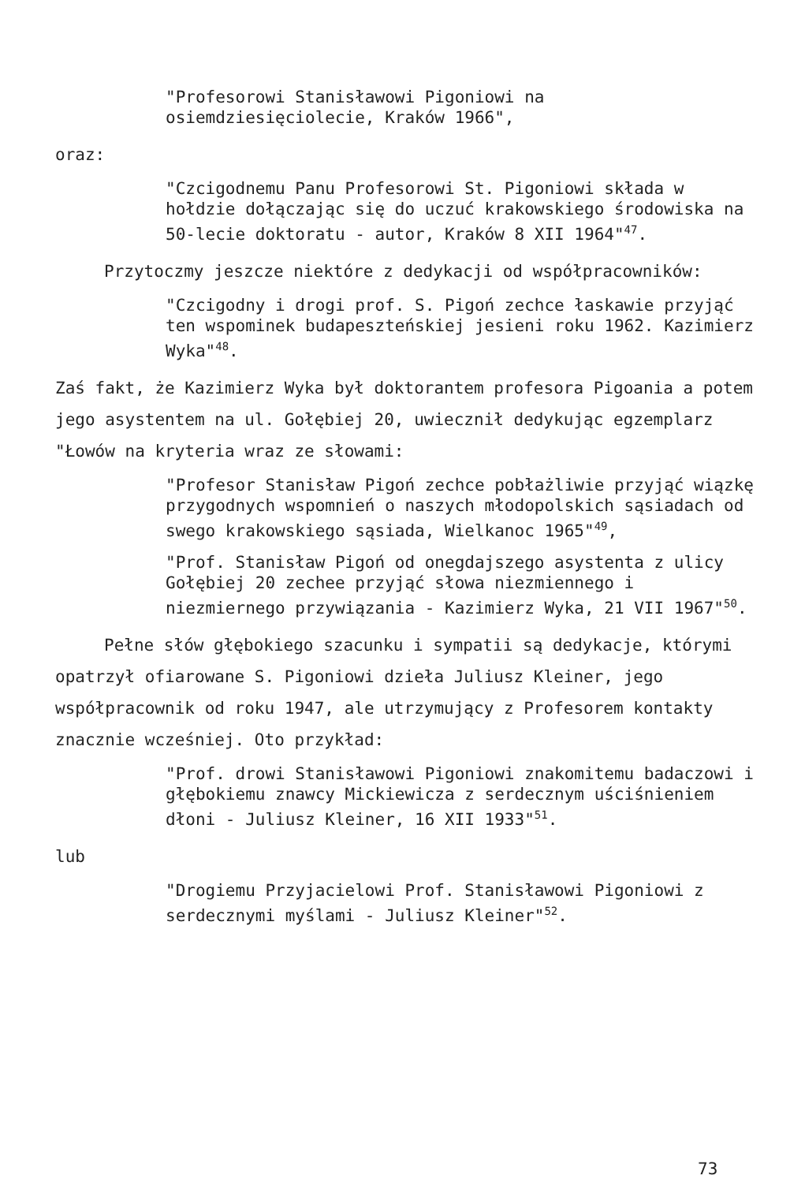"Profesorowi Stanisławowi Pigoniowi na osiemdziesięciolecie, Kraków 1966",
oraz:
"Czcigodnemu Panu Profesorowi St. Pigoniowi składa w hołdzie dołączając się do uczuć krakowskiego środowiska na 50-lecie doktoratu - autor, Kraków 8 XII 1964"<sup>47</sup>.
Przytoczmy jeszcze niektóre z dedykacji od współpracowników:
"Czcigodny i drogi prof. S. Pigoń zechce łaskawie przyjąć ten wspominek budapeszteńskiej jesieni roku 1962. Kazimierz Wyka"<sup>48</sup>.
Zaś fakt, że Kazimierz Wyka był doktorantem profesora Pigoania a potem jego asystentem na ul. Gołębiej 20, uwiecznił dedykując egzemplarz "Łowów na kryteria wraz ze słowami:
"Profesor Stanisław Pigoń zechce pobłażliwie przyjąć wiązkę przygodnych wspomnień o naszych młodopolskich sąsiadach od swego krakowskiego sąsiada, Wielkanoc 1965"<sup>49</sup>,
"Prof. Stanisław Pigoń od onegdajszego asystenta z ulicy Gołębiej 20 zechee przyjąć słowa niezmiennego i niezmiernego przywiązania - Kazimierz Wyka, 21 VII 1967"<sup>50</sup>.
Pełne słów głębokiego szacunku i sympatii są dedykacje, którymi opatrzył ofiarowane S. Pigoniowi dzieła Juliusz Kleiner, jego współpracownik od roku 1947, ale utrzymujący z Profesorem kontakty znacznie wcześniej. Oto przykład:
"Prof. drowi Stanisławowi Pigoniowi znakomitemu badaczowi i głębokiemu znawcy Mickiewicza z serdecznym uściśnieniem dłoni - Juliusz Kleiner, 16 XII 1933"<sup>51</sup>.
lub
"Drogiemu Przyjacielowi Prof. Stanisławowi Pigoniowi z serdecznymi myślami - Juliusz Kleiner"<sup>52</sup>.
73